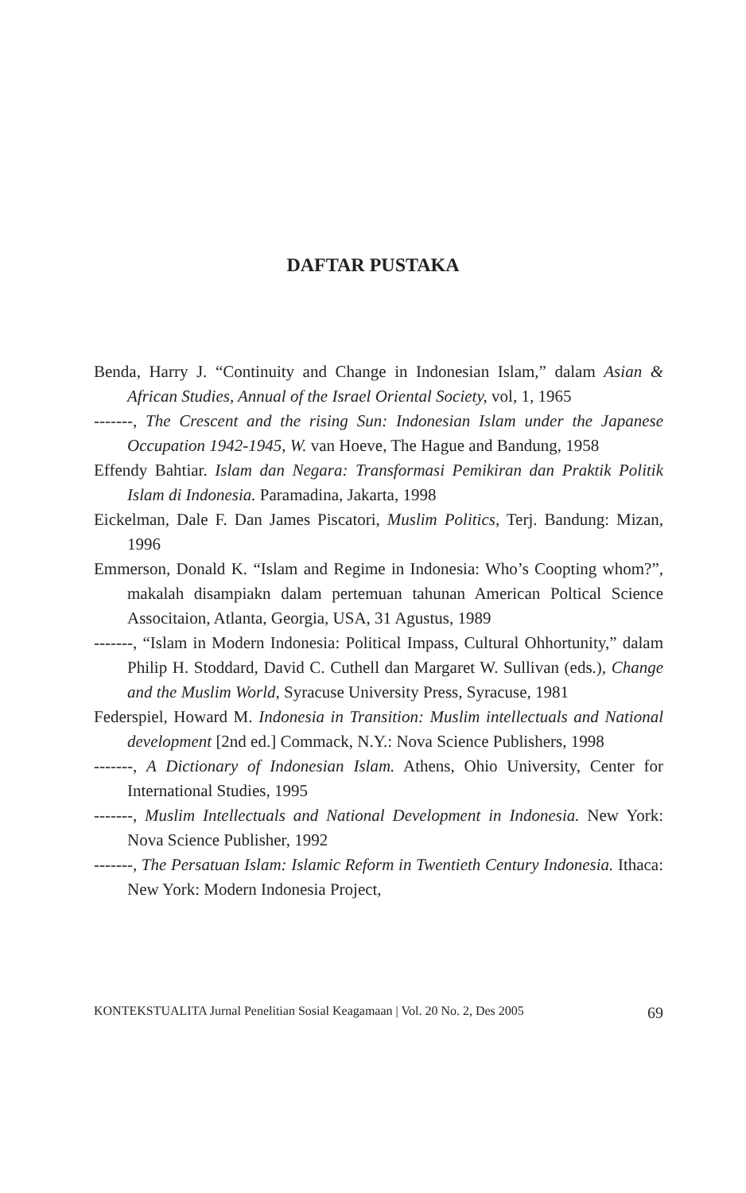DAFTAR PUSTAKA
Benda, Harry J. “Continuity and Change in Indonesian Islam,” dalam Asian & African Studies, Annual of the Israel Oriental Society, vol, 1, 1965
-------, The Crescent and the rising Sun: Indonesian Islam under the Japanese Occupation 1942-1945, W. van Hoeve, The Hague and Bandung, 1958
Effendy Bahtiar. Islam dan Negara: Transformasi Pemikiran dan Praktik Politik Islam di Indonesia. Paramadina, Jakarta, 1998
Eickelman, Dale F. Dan James Piscatori, Muslim Politics, Terj. Bandung: Mizan, 1996
Emmerson, Donald K. “Islam and Regime in Indonesia: Who’s Coopting whom?”, makalah disampiakn dalam pertemuan tahunan American Poltical Science Associtaion, Atlanta, Georgia, USA, 31 Agustus, 1989
-------, “Islam in Modern Indonesia: Political Impass, Cultural Ohhortunity,” dalam Philip H. Stoddard, David C. Cuthell dan Margaret W. Sullivan (eds.), Change and the Muslim World, Syracuse University Press, Syracuse, 1981
Federspiel, Howard M. Indonesia in Transition: Muslim intellectuals and National development [2nd ed.] Commack, N.Y.: Nova Science Publishers, 1998
-------, A Dictionary of Indonesian Islam. Athens, Ohio University, Center for International Studies, 1995
-------, Muslim Intellectuals and National Development in Indonesia. New York: Nova Science Publisher, 1992
-------, The Persatuan Islam: Islamic Reform in Twentieth Century Indonesia. Ithaca: New York: Modern Indonesia Project,
KONTEKSTUALITA Jurnal Penelitian Sosial Keagamaan | Vol. 20 No. 2, Des 2005 69